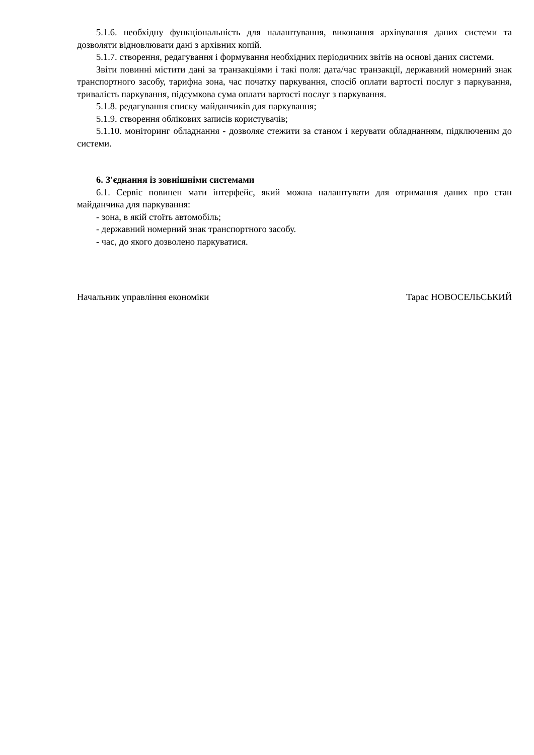5.1.6. необхідну функціональність для налаштування, виконання архівування даних системи та дозволяти відновлювати дані з архівних копій.
5.1.7. створення, редагування і формування необхідних періодичних звітів на основі даних системи.
Звіти повинні містити дані за транзакціями і такі поля: дата/час транзакції, державний номерний знак транспортного засобу, тарифна зона, час початку паркування, спосіб оплати вартості послуг з паркування, тривалість паркування, підсумкова сума оплати вартості послуг з паркування.
5.1.8. редагування списку майданчиків для паркування;
5.1.9. створення облікових записів користувачів;
5.1.10. моніторинг обладнання - дозволяє стежити за станом і керувати обладнанням, підключеним до системи.
6. З'єднання із зовнішніми системами
6.1. Сервіс повинен мати інтерфейс, який можна налаштувати для отримання даних про стан майданчика для паркування:
- зона, в якій стоїть автомобіль;
- державний номерний знак транспортного засобу.
- час, до якого дозволено паркуватися.
Начальник управління економіки Тарас НОВОСЕЛЬСЬКИЙ